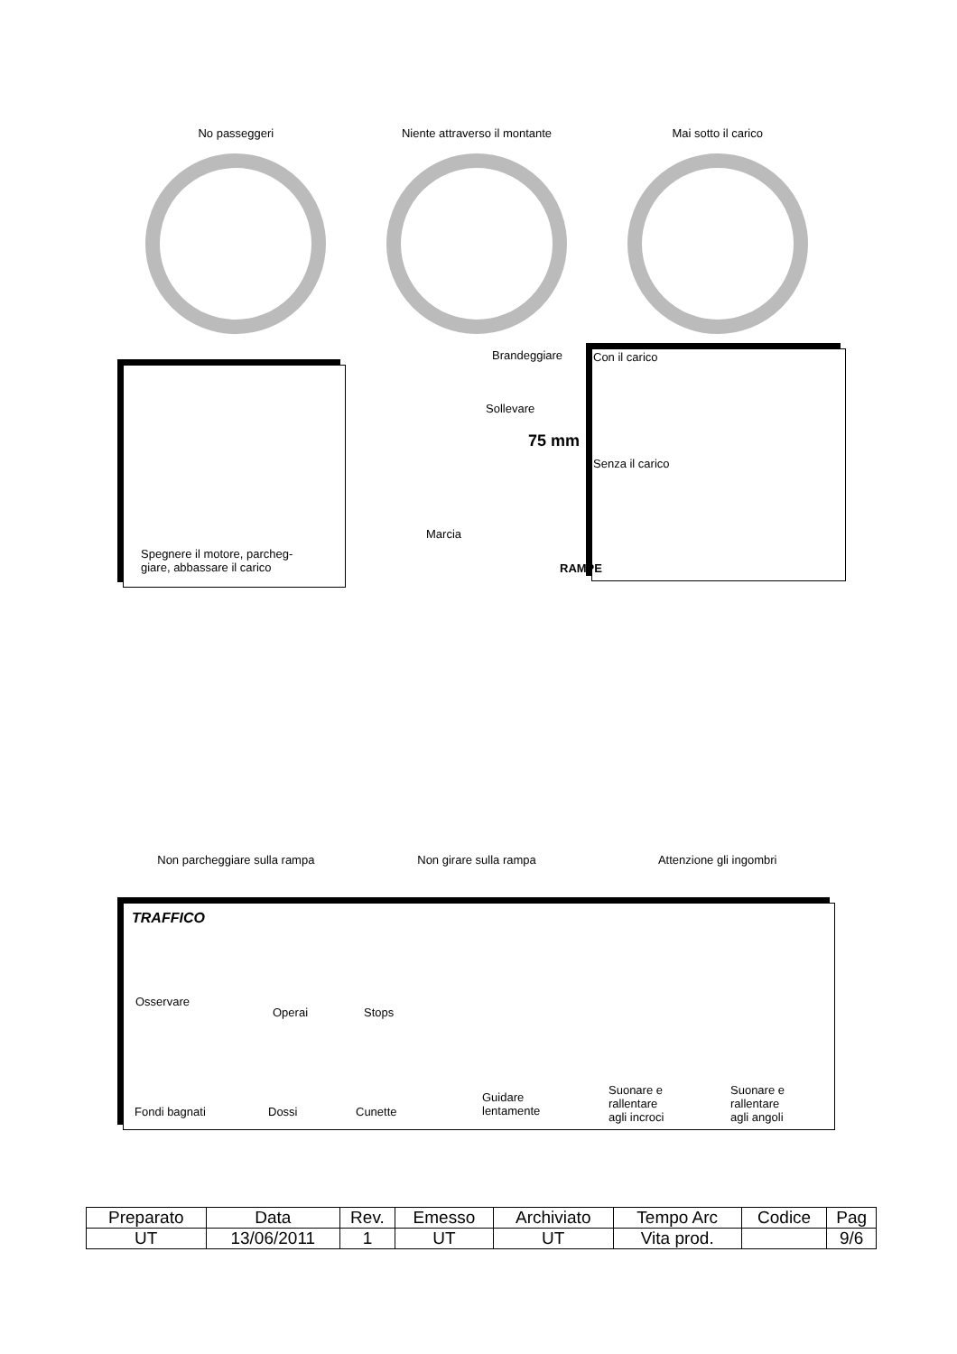No passeggeri Niente attraverso il montante Mai sotto il carico
Spegnere il motore, parcheg-
giare, abbassare il carico
Brandeggiare
Sollevare
75 mm
Marcia
Con il carico
Senza il carico
RAMPE
Non parcheggiare sulla rampa Non girare sulla rampa Attenzione gli ingombri
TRAFFICO
Osservare
Operai Stops
Fondi bagnati Dossi Cunette
Guidare
lentamente
Suonare e
rallentare
agli incroci
Suonare e
rallentare
agli angoli
| Preparato | Data | Rev. | Emesso | Archiviato | Tempo Arc | Codice | Pag |
| UT | 13/06/2011 | 1 | UT | UT | Vita prod. | | 9/6 |